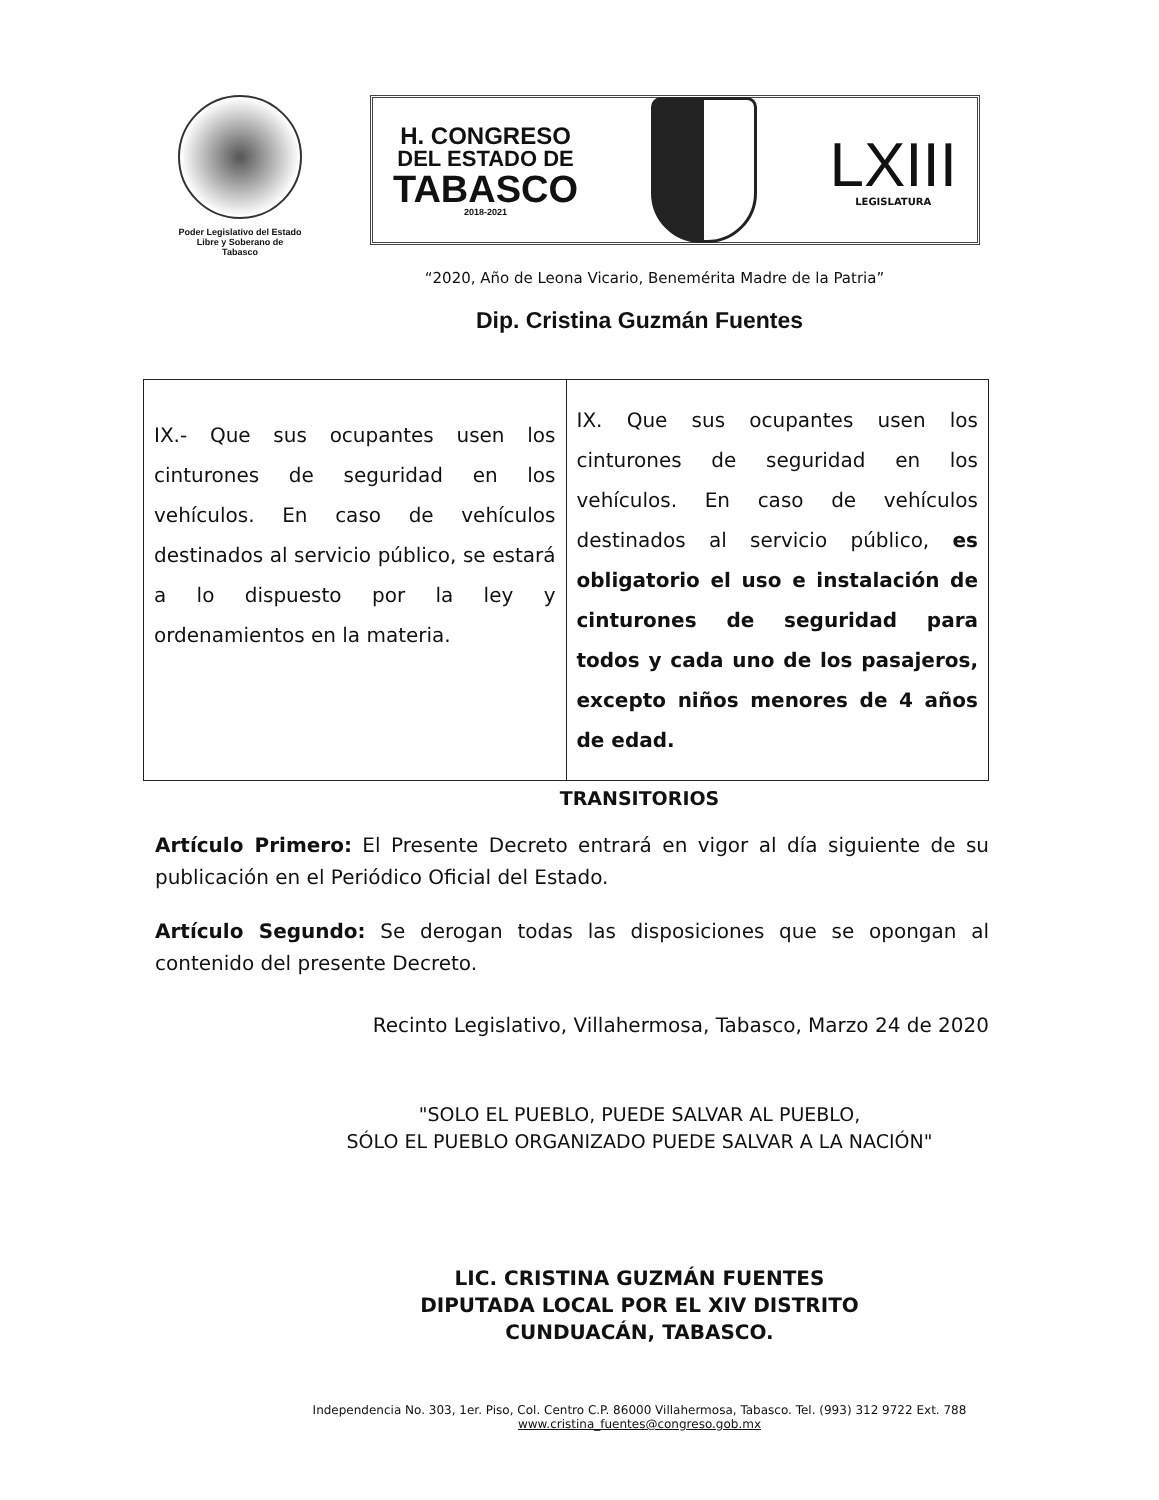Poder Legislativo del Estado
Libre y Soberano de
Tabasco
H. CONGRESO
DEL ESTADO DE
TABASCO
2018-2021
LXIII
LEGISLATURA
“2020, Año de Leona Vicario, Benemérita Madre de la Patria”
Dip. Cristina Guzmán Fuentes
| IX.- Que sus ocupantes usen los cinturones de seguridad en los vehículos. En caso de vehículos destinados al servicio público, se estará a lo dispuesto por la ley y ordenamientos en la materia. | IX. Que sus ocupantes usen los cinturones de seguridad en los vehículos. En caso de vehículos destinados al servicio público, es obligatorio el uso e instalación de cinturones de seguridad para todos y cada uno de los pasajeros, excepto niños menores de 4 años de edad. |
TRANSITORIOS
Artículo Primero: El Presente Decreto entrará en vigor al día siguiente de su publicación en el Periódico Oficial del Estado.
Artículo Segundo: Se derogan todas las disposiciones que se opongan al contenido del presente Decreto.
Recinto Legislativo, Villahermosa, Tabasco, Marzo 24 de 2020
"SOLO EL PUEBLO, PUEDE SALVAR AL PUEBLO,
SÓLO EL PUEBLO ORGANIZADO PUEDE SALVAR A LA NACIÓN"
LIC. CRISTINA GUZMÁN FUENTES
DIPUTADA LOCAL POR EL XIV DISTRITO
CUNDUACÁN, TABASCO.
Independencia No. 303, 1er. Piso, Col. Centro C.P. 86000 Villahermosa, Tabasco. Tel. (993) 312 9722 Ext. 788
www.cristina_fuentes@congreso.gob.mx